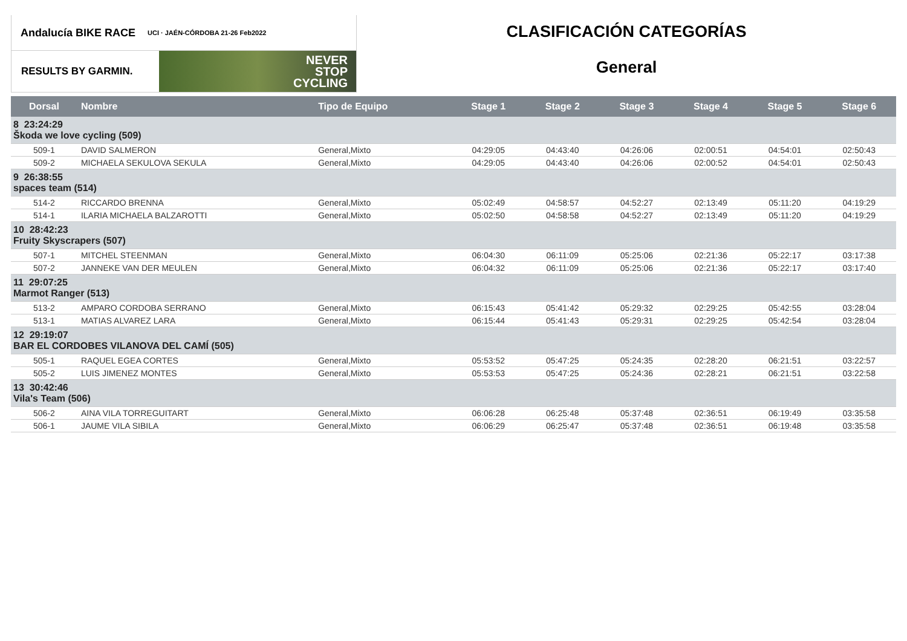Andalucía BIKE RACE UCI · JAÉN-CÓRDOBA 21-26 Feb2022
RESULTS BY GARMIN.
NEVER
STOP
CYCLING
CLASIFICACIÓN CATEGORÍAS
General
| Dorsal | Nombre | Tipo de Equipo | Stage 1 | Stage 2 | Stage 3 | Stage 4 | Stage 5 | Stage 6 |
| --- | --- | --- | --- | --- | --- | --- | --- | --- |
| 8 23:24:29 Škoda we love cycling (509) | | | | | | | | |
| 509-1 | DAVID SALMERON | General,Mixto | 04:29:05 | 04:43:40 | 04:26:06 | 02:00:51 | 04:54:01 | 02:50:43 |
| 509-2 | MICHAELA SEKULOVA SEKULA | General,Mixto | 04:29:05 | 04:43:40 | 04:26:06 | 02:00:52 | 04:54:01 | 02:50:43 |
| 9 26:38:55 spaces team (514) | | | | | | | | |
| 514-2 | RICCARDO BRENNA | General,Mixto | 05:02:49 | 04:58:57 | 04:52:27 | 02:13:49 | 05:11:20 | 04:19:29 |
| 514-1 | ILARIA MICHAELA BALZAROTTI | General,Mixto | 05:02:50 | 04:58:58 | 04:52:27 | 02:13:49 | 05:11:20 | 04:19:29 |
| 10 28:42:23 Fruity Skyscrapers (507) | | | | | | | | |
| 507-1 | MITCHEL STEENMAN | General,Mixto | 06:04:30 | 06:11:09 | 05:25:06 | 02:21:36 | 05:22:17 | 03:17:38 |
| 507-2 | JANNEKE VAN DER MEULEN | General,Mixto | 06:04:32 | 06:11:09 | 05:25:06 | 02:21:36 | 05:22:17 | 03:17:40 |
| 11 29:07:25 Marmot Ranger (513) | | | | | | | | |
| 513-2 | AMPARO CORDOBA SERRANO | General,Mixto | 06:15:43 | 05:41:42 | 05:29:32 | 02:29:25 | 05:42:55 | 03:28:04 |
| 513-1 | MATIAS ALVAREZ LARA | General,Mixto | 06:15:44 | 05:41:43 | 05:29:31 | 02:29:25 | 05:42:54 | 03:28:04 |
| 12 29:19:07 BAR EL CORDOBES VILANOVA DEL CAMÍ (505) | | | | | | | | |
| 505-1 | RAQUEL EGEA CORTES | General,Mixto | 05:53:52 | 05:47:25 | 05:24:35 | 02:28:20 | 06:21:51 | 03:22:57 |
| 505-2 | LUIS JIMENEZ MONTES | General,Mixto | 05:53:53 | 05:47:25 | 05:24:36 | 02:28:21 | 06:21:51 | 03:22:58 |
| 13 30:42:46 Vila's Team (506) | | | | | | | | |
| 506-2 | AINA VILA TORREGUITART | General,Mixto | 06:06:28 | 06:25:48 | 05:37:48 | 02:36:51 | 06:19:49 | 03:35:58 |
| 506-1 | JAUME VILA SIBILA | General,Mixto | 06:06:29 | 06:25:47 | 05:37:48 | 02:36:51 | 06:19:48 | 03:35:58 |